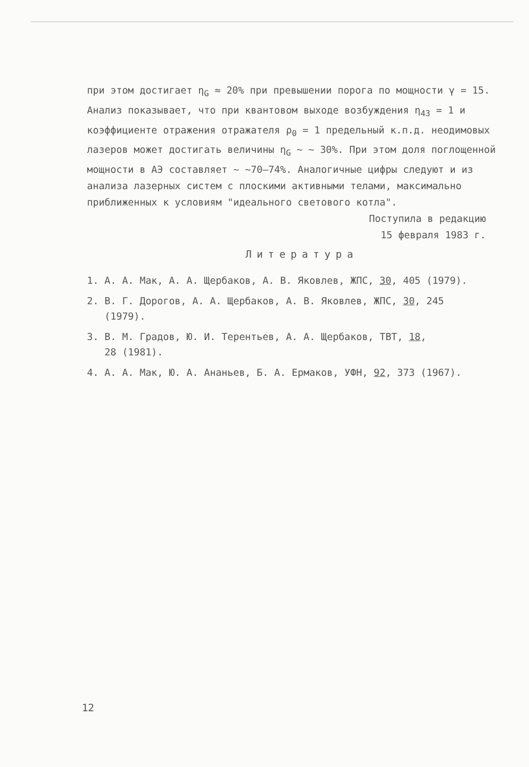при этом достигает η<sub>G</sub> ≈ 20% при превышении порога по мощности γ = 15. Анализ показывает, что при квантовом выходе возбуждения η<sub>43</sub> = 1 и коэффициенте отражения отражателя ρ<sub>0</sub> = 1 предельный к.п.д. неодимовых лазеров может достигать величины η<sub>G</sub> ~ ~ 30%. При этом доля поглощенной мощности в АЭ составляет ~ ~70–74%. Аналогичные цифры следуют и из анализа лазерных систем с плоскими активными телами, максимально приближенных к условиям "идеального светового котла".
Поступила в редакцию
15 февраля 1983 г.
Литература
1. А. А. Мак, А. А. Щербаков, А. В. Яковлев, ЖПС, 30, 405 (1979).
2. В. Г. Дорогов, А. А. Щербаков, А. В. Яковлев, ЖПС, 30, 245
(1979).
3. В. М. Градов, Ю. И. Терентьев, А. А. Щербаков, ТВТ, 18,
28 (1981).
4. А. А. Мак, Ю. А. Ананьев, Б. А. Ермаков, УФН, 92, 373 (1967).
12